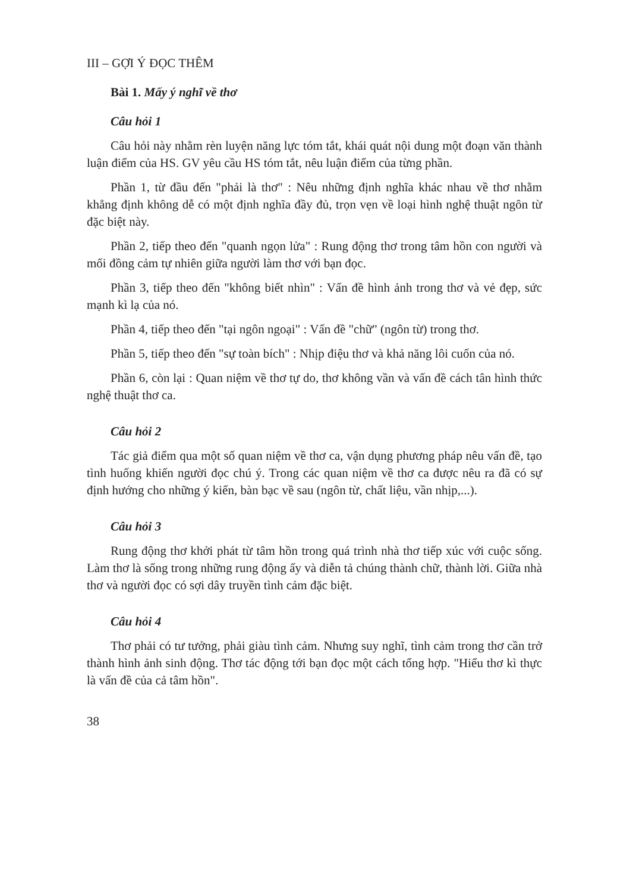III – GỢI Ý ĐỌC THÊM
Bài 1. Mấy ý nghĩ về thơ
Câu hỏi 1
Câu hỏi này nhằm rèn luyện năng lực tóm tắt, khái quát nội dung một đoạn văn thành luận điểm của HS. GV yêu cầu HS tóm tắt, nêu luận điểm của từng phần.
Phần 1, từ đầu đến "phải là thơ" : Nêu những định nghĩa khác nhau về thơ nhằm khẳng định không dễ có một định nghĩa đầy đủ, trọn vẹn về loại hình nghệ thuật ngôn từ đặc biệt này.
Phần 2, tiếp theo đến "quanh ngọn lửa" : Rung động thơ trong tâm hồn con người và mối đồng cảm tự nhiên giữa người làm thơ với bạn đọc.
Phần 3, tiếp theo đến "không biết nhìn" : Vấn đề hình ảnh trong thơ và vẻ đẹp, sức mạnh kì lạ của nó.
Phần 4, tiếp theo đến "tại ngôn ngoại" : Vấn đề "chữ" (ngôn từ) trong thơ.
Phần 5, tiếp theo đến "sự toàn bích" : Nhịp điệu thơ và khả năng lôi cuốn của nó.
Phần 6, còn lại : Quan niệm về thơ tự do, thơ không vần và vấn đề cách tân hình thức nghệ thuật thơ ca.
Câu hỏi 2
Tác giả điểm qua một số quan niệm về thơ ca, vận dụng phương pháp nêu vấn đề, tạo tình huống khiến người đọc chú ý. Trong các quan niệm về thơ ca được nêu ra đã có sự định hướng cho những ý kiến, bàn bạc về sau (ngôn từ, chất liệu, vần nhịp,...).
Câu hỏi 3
Rung động thơ khởi phát từ tâm hồn trong quá trình nhà thơ tiếp xúc với cuộc sống. Làm thơ là sống trong những rung động ấy và diễn tả chúng thành chữ, thành lời. Giữa nhà thơ và người đọc có sợi dây truyền tình cảm đặc biệt.
Câu hỏi 4
Thơ phải có tư tưởng, phải giàu tình cảm. Nhưng suy nghĩ, tình cảm trong thơ cần trở thành hình ảnh sinh động. Thơ tác động tới bạn đọc một cách tổng hợp. "Hiểu thơ kì thực là vấn đề của cả tâm hồn".
38